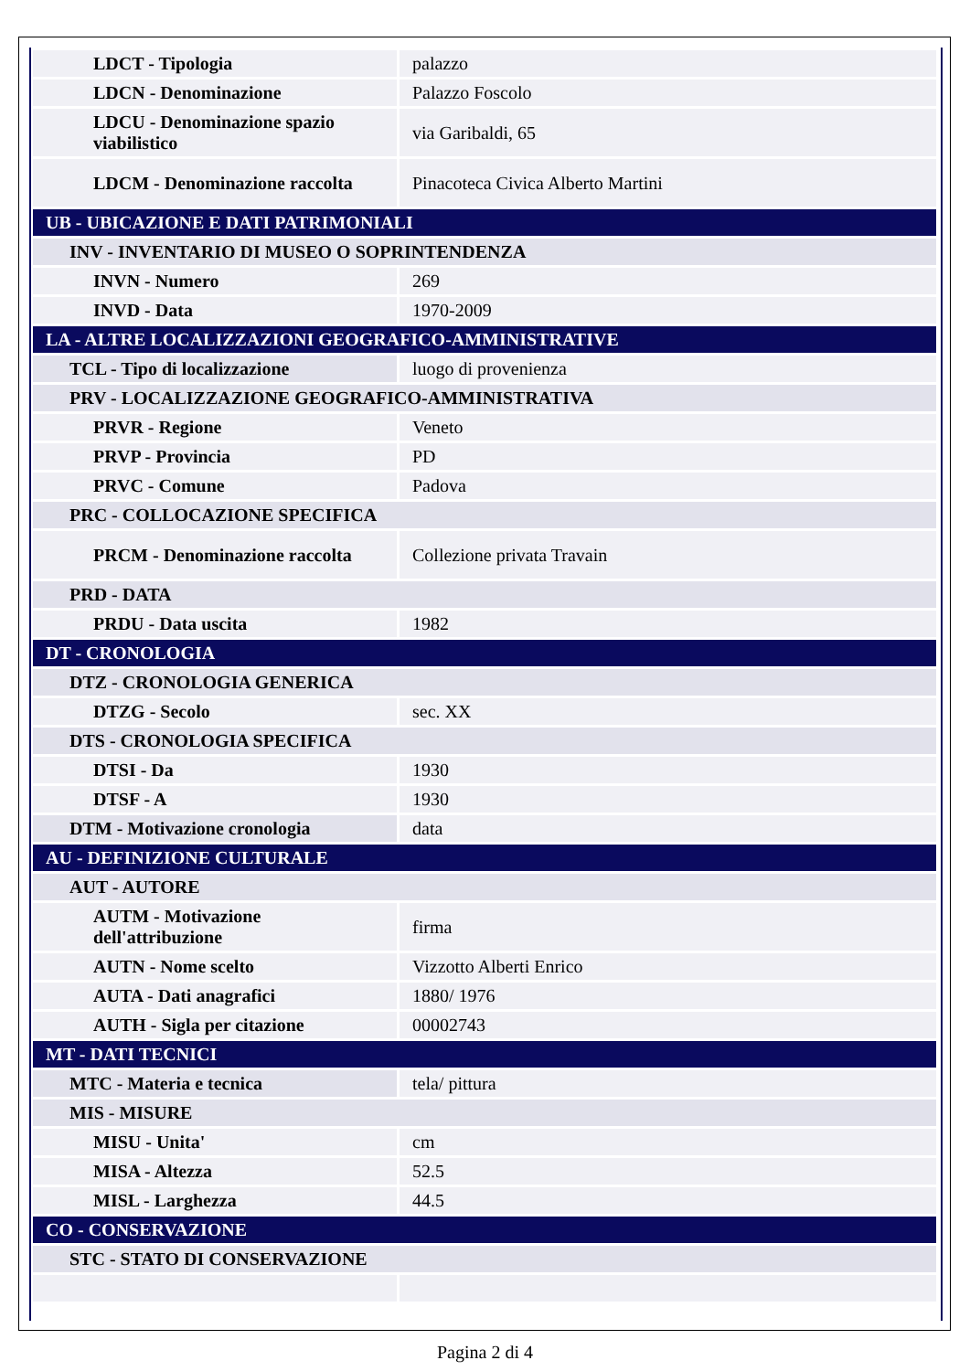| LDCT - Tipologia | palazzo |
| LDCN - Denominazione | Palazzo Foscolo |
| LDCU - Denominazione spazio viabilistico | via Garibaldi, 65 |
| LDCM - Denominazione raccolta | Pinacoteca Civica Alberto Martini |
| UB - UBICAZIONE E DATI PATRIMONIALI | |
| INV - INVENTARIO DI MUSEO O SOPRINTENDENZA | |
| INVN - Numero | 269 |
| INVD - Data | 1970-2009 |
| LA - ALTRE LOCALIZZAZIONI GEOGRAFICO-AMMINISTRATIVE | |
| TCL - Tipo di localizzazione | luogo di provenienza |
| PRV - LOCALIZZAZIONE GEOGRAFICO-AMMINISTRATIVA | |
| PRVR - Regione | Veneto |
| PRVP - Provincia | PD |
| PRVC - Comune | Padova |
| PRC - COLLOCAZIONE SPECIFICA | |
| PRCM - Denominazione raccolta | Collezione privata Travain |
| PRD - DATA | |
| PRDU - Data uscita | 1982 |
| DT - CRONOLOGIA | |
| DTZ - CRONOLOGIA GENERICA | |
| DTZG - Secolo | sec. XX |
| DTS - CRONOLOGIA SPECIFICA | |
| DTSI - Da | 1930 |
| DTSF - A | 1930 |
| DTM - Motivazione cronologia | data |
| AU - DEFINIZIONE CULTURALE | |
| AUT - AUTORE | |
| AUTM - Motivazione dell'attribuzione | firma |
| AUTN - Nome scelto | Vizzotto Alberti Enrico |
| AUTA - Dati anagrafici | 1880/ 1976 |
| AUTH - Sigla per citazione | 00002743 |
| MT - DATI TECNICI | |
| MTC - Materia e tecnica | tela/ pittura |
| MIS - MISURE | |
| MISU - Unita' | cm |
| MISA - Altezza | 52.5 |
| MISL - Larghezza | 44.5 |
| CO - CONSERVAZIONE | |
| STC - STATO DI CONSERVAZIONE | |
Pagina 2 di 4